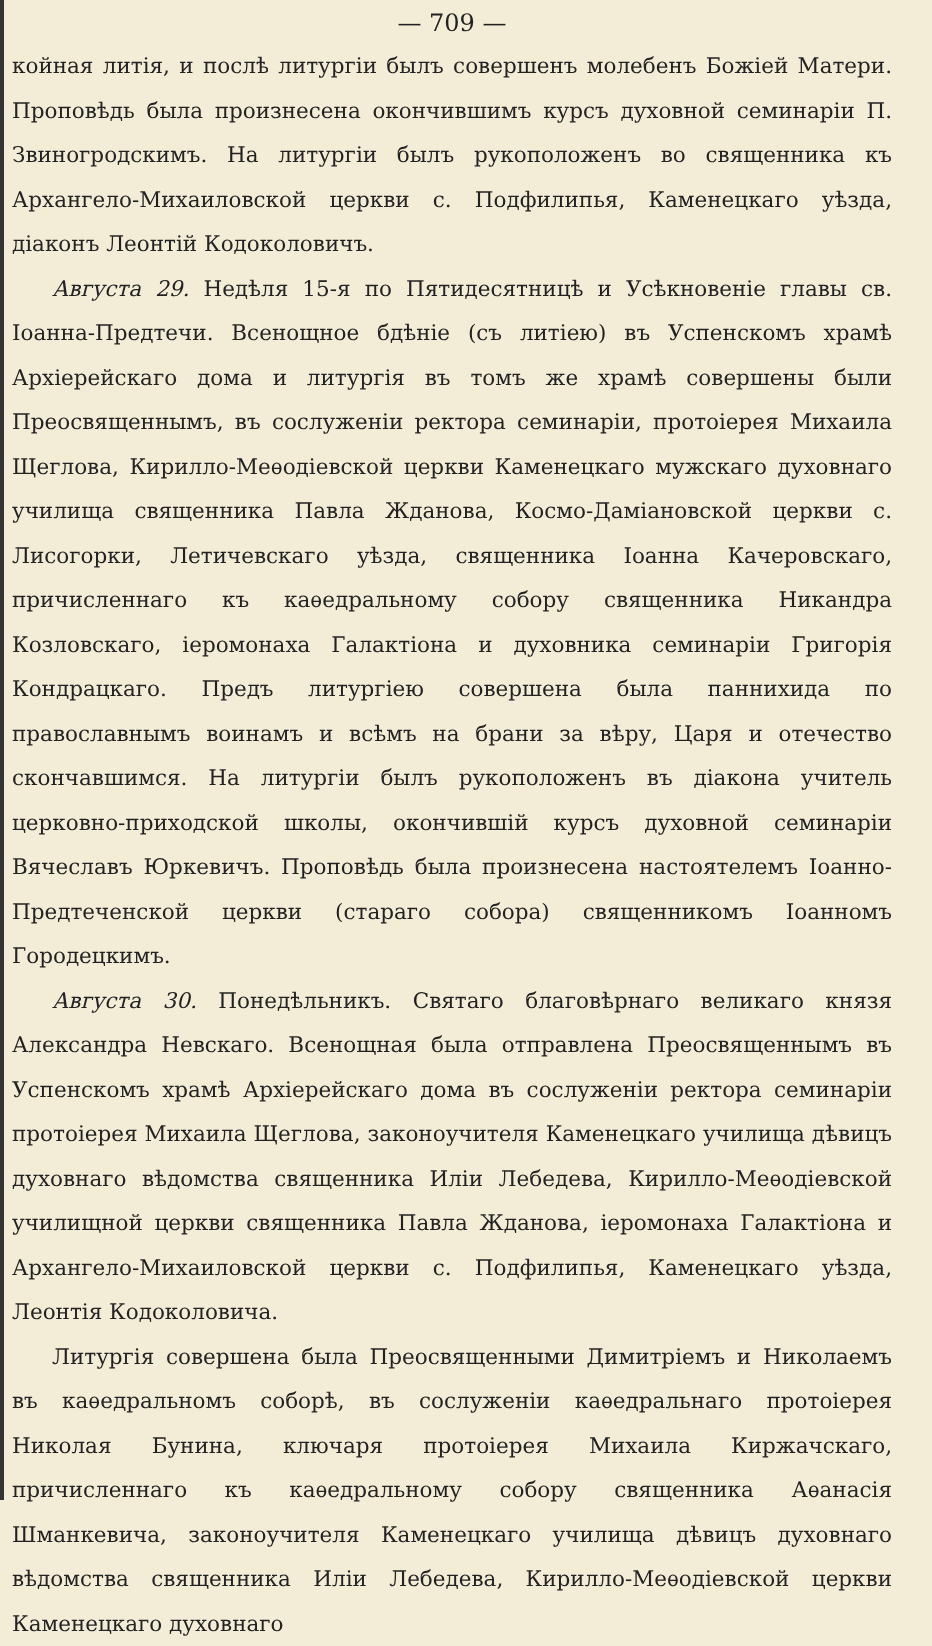— 709 —
койная литія, и послѣ литургіи былъ совершенъ молебенъ Божіей Матери. Проповѣдь была произнесена окончившимъ курсъ духовной семинаріи П. Звиногродскимъ. На литургіи былъ рукоположенъ во священника къ Архангело-Михаиловской церкви с. Подфилипья, Каменецкаго уѣзда, діаконъ Леонтій Кодоколовичъ.
Августа 29. Недѣля 15-я по Пятидесятницѣ и Усѣкновеніе главы св. Іоанна-Предтечи. Всенощное бдѣніе (съ литіею) въ Успенскомъ храмѣ Архіерейскаго дома и литургія въ томъ же храмѣ совершены были Преосвященнымъ, въ сослуженіи ректора семинаріи, протоіерея Михаила Щеглова, Кирилло-Меѳодіевской церкви Каменецкаго мужскаго духовнаго училища священника Павла Жданова, Космо-Даміановской церкви с. Лисогорки, Летичевскаго уѣзда, священника Іоанна Качеровскаго, причисленнаго къ каѳедральному собору священника Никандра Козловскаго, іеромонаха Галактіона и духовника семинаріи Григорія Кондрацкаго. Предъ литургіею совершена была паннихида по православнымъ воинамъ и всѣмъ на брани за вѣру, Царя и отечество скончавшимся. На литургіи былъ рукоположенъ въ діакона учитель церковно-приходской школы, окончившій курсъ духовной семинаріи Вячеславъ Юркевичъ. Проповѣдь была произнесена настоятелемъ Іоанно-Предтеченской церкви (стараго собора) священникомъ Іоанномъ Городецкимъ.
Августа 30. Понедѣльникъ. Святаго благовѣрнаго великаго князя Александра Невскаго. Всенощная была отправлена Преосвященнымъ въ Успенскомъ храмѣ Архіерейскаго дома въ сослуженіи ректора семинаріи протоіерея Михаила Щеглова, законоучителя Каменецкаго училища дѣвицъ духовнаго вѣдомства священника Иліи Лебедева, Кирилло-Меѳодіевской училищной церкви священника Павла Жданова, іеромонаха Галактіона и Архангело-Михаиловской церкви с. Подфилипья, Каменецкаго уѣзда, Леонтія Кодоколовича.
Литургія совершена была Преосвященными Димитріемъ и Николаемъ въ каѳедральномъ соборѣ, въ сослуженіи каѳедральнаго протоіерея Николая Бунина, ключаря протоіерея Михаила Киржачскаго, причисленнаго къ каѳедральному собору священника Аѳанасія Шманкевича, законоучителя Каменецкаго училища дѣвицъ духовнаго вѣдомства священника Иліи Лебедева, Кирилло-Меѳодіевской церкви Каменецкаго духовнаго